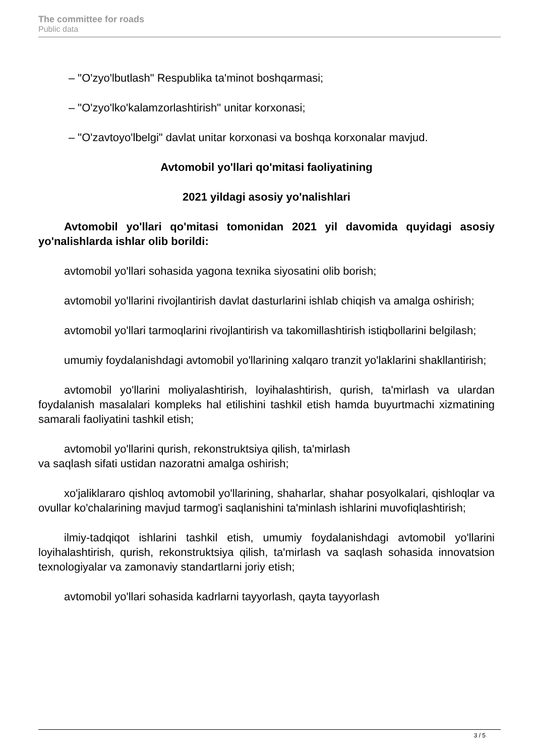The committee for roads
Public data
– "O'zyo'lbutlash" Respublika ta'minot boshqarmasi;
– "O'zyo'lko'kalamzorlashtirish" unitar korxonasi;
– "O'zavtoyo'lbelgi" davlat unitar korxonasi va boshqa korxonalar mavjud.
Avtomobil yo'llari qo'mitasi faoliyatining
2021 yildagi asosiy yo'nalishlari
Avtomobil yo'llari qo'mitasi tomonidan 2021 yil davomida quyidagi asosiy yo'nalishlarda ishlar olib borildi:
avtomobil yo'llari sohasida yagona texnika siyosatini olib borish;
avtomobil yo'llarini rivojlantirish davlat dasturlarini ishlab chiqish va amalga oshirish;
avtomobil yo'llari tarmoqlarini rivojlantirish va takomillashtirish istiqbollarini belgilash;
umumiy foydalanishdagi avtomobil yo'llarining xalqaro tranzit yo'laklarini shakllantirish;
avtomobil yo'llarini moliyalashtirish, loyihalashtirish, qurish, ta'mirlash va ulardan foydalanish masalalari kompleks hal etilishini tashkil etish hamda buyurtmachi xizmatining samarali faoliyatini tashkil etish;
avtomobil yo'llarini qurish, rekonstruktsiya qilish, ta'mirlash
va saqlash sifati ustidan nazoratni amalga oshirish;
xo'jaliklararo qishloq avtomobil yo'llarining, shaharlar, shahar posyolkalari, qishloqlar va ovullar ko'chalarining mavjud tarmog'i saqlanishini ta'minlash ishlarini muvofiqlashtirish;
ilmiy-tadqiqot ishlarini tashkil etish, umumiy foydalanishdagi avtomobil yo'llarini loyihalashtirish, qurish, rekonstruktsiya qilish, ta'mirlash va saqlash sohasida innovatsion texnologiyalar va zamonaviy standartlarni joriy etish;
avtomobil yo'llari sohasida kadrlarni tayyorlash, qayta tayyorlash
3 / 5